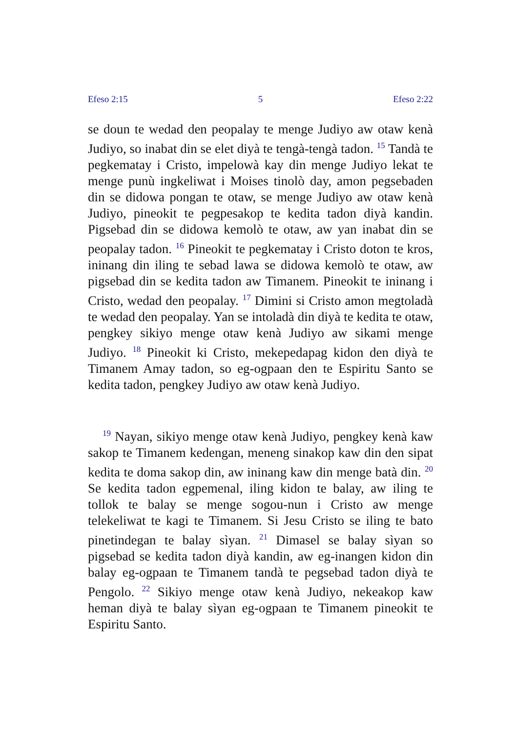Efeso 2:15 5 Efeso 2:22
se doun te wedad den peopalay te menge Judiyo aw otaw kenà Judiyo, so inabat din se elet diyà te tengà-tengà tadon. <sup>15</sup> Tandà te pegkematay i Cristo, impelowà kay din menge Judiyo lekat te menge punù ingkeliwat i Moises tinolò day, amon pegsebaden din se didowa pongan te otaw, se menge Judiyo aw otaw kenà Judiyo, pineokit te pegpesakop te kedita tadon diyà kandin. Pigsebad din se didowa kemolò te otaw, aw yan inabat din se peopalay tadon. <sup>16</sup> Pineokit te pegkematay i Cristo doton te kros, ininang din iling te sebad lawa se didowa kemolò te otaw, aw pigsebad din se kedita tadon aw Timanem. Pineokit te ininang i Cristo, wedad den peopalay. <sup>17</sup> Dimini si Cristo amon megtoladà te wedad den peopalay. Yan se intoladà din diyà te kedita te otaw, pengkey sikiyo menge otaw kenà Judiyo aw sikami menge Judiyo. <sup>18</sup> Pineokit ki Cristo, mekepedapag kidon den diyà te Timanem Amay tadon, so eg-ogpaan den te Espiritu Santo se kedita tadon, pengkey Judiyo aw otaw kenà Judiyo.
<sup>19</sup> Nayan, sikiyo menge otaw kenà Judiyo, pengkey kenà kaw sakop te Timanem kedengan, meneng sinakop kaw din den sipat kedita te doma sakop din, aw ininang kaw din menge batà din. <sup>20</sup> Se kedita tadon egpemenal, iling kidon te balay, aw iling te tollok te balay se menge sogou-nun i Cristo aw menge telekeliwat te kagi te Timanem. Si Jesu Cristo se iling te bato pinetindegan te balay sìyan. <sup>21</sup> Dimasel se balay sìyan so pigsebad se kedita tadon diyà kandin, aw eg-inangen kidon din balay eg-ogpaan te Timanem tandà te pegsebad tadon diyà te Pengolo. <sup>22</sup> Sikiyo menge otaw kenà Judiyo, nekeakop kaw heman diyà te balay sìyan eg-ogpaan te Timanem pineokit te Espiritu Santo.